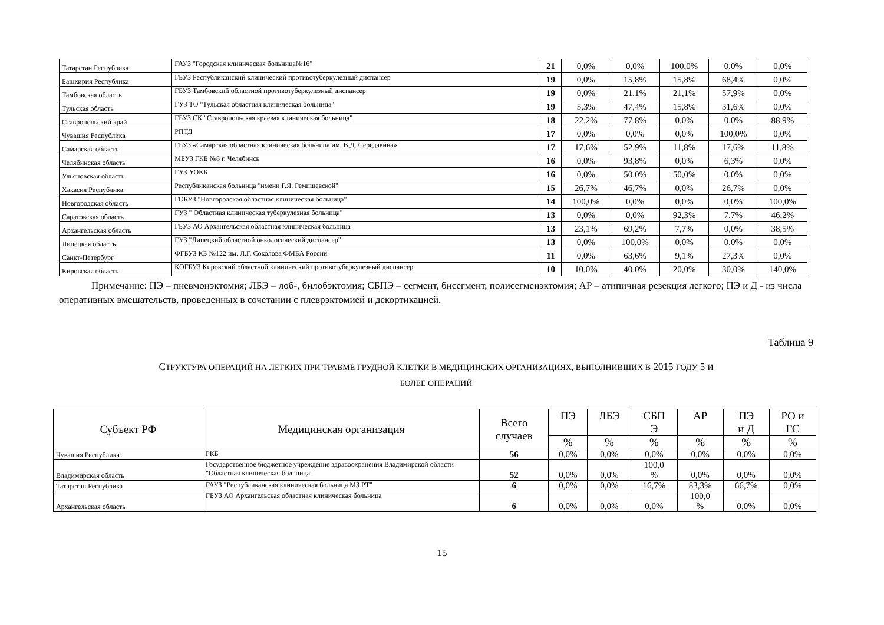| Татарстан Республика | ГАУЗ "Городская клиническая больница№16" | 21 | 0,0% | 0,0% | 100,0% | 0,0% | 0,0% |
| Башкирия Республика | ГБУЗ Республиканский клинический противотуберкулезный диспансер | 19 | 0,0% | 15,8% | 15,8% | 68,4% | 0,0% |
| Тамбовская область | ГБУЗ Тамбовский областной противотуберкулезный диспансер | 19 | 0,0% | 21,1% | 21,1% | 57,9% | 0,0% |
| Тульская область | ГУЗ ТО "Тульская областная клиническая больница" | 19 | 5,3% | 47,4% | 15,8% | 31,6% | 0,0% |
| Ставропольский край | ГБУЗ СК "Ставропольская краевая клиническая больница" | 18 | 22,2% | 77,8% | 0,0% | 0,0% | 88,9% |
| Чувашия Республика | РПТД | 17 | 0,0% | 0,0% | 0,0% | 100,0% | 0,0% |
| Самарская область | ГБУЗ «Самарская областная клиническая больница им. В.Д. Середавина» | 17 | 17,6% | 52,9% | 11,8% | 17,6% | 11,8% |
| Челябинская область | МБУЗ ГКБ №8 г. Челябинск | 16 | 0,0% | 93,8% | 0,0% | 6,3% | 0,0% |
| Ульяновская область | ГУЗ УОКБ | 16 | 0,0% | 50,0% | 50,0% | 0,0% | 0,0% |
| Хакасия Республика | Республиканская больница "имени Г.Я. Ремишевской" | 15 | 26,7% | 46,7% | 0,0% | 26,7% | 0,0% |
| Новгородская область | ГОБУЗ "Новгородская областная клиническая больница" | 14 | 100,0% | 0,0% | 0,0% | 0,0% | 100,0% |
| Саратовская область | ГУЗ " Областная клиническая туберкулезная больница" | 13 | 0,0% | 0,0% | 92,3% | 7,7% | 46,2% |
| Архангельская область | ГБУЗ АО Архангельская областная клиническая больница | 13 | 23,1% | 69,2% | 7,7% | 0,0% | 38,5% |
| Липецкая область | ГУЗ "Липецкий областной онкологический диспансер" | 13 | 0,0% | 100,0% | 0,0% | 0,0% | 0,0% |
| Санкт-Петербург | ФГБУЗ КБ №122 им. Л.Г. Соколова ФМБА России | 11 | 0,0% | 63,6% | 9,1% | 27,3% | 0,0% |
| Кировская область | КОГБУЗ Кировский областной клинический противотуберкулезный диспансер | 10 | 10,0% | 40,0% | 20,0% | 30,0% | 140,0% |
Примечание: ПЭ – пневмонэктомия; ЛБЭ – лоб-, билобэктомия; СБПЭ – сегмент, бисегмент, полисегменэктомия; АР – атипичная резекция легкого; ПЭ и Д - из числа оперативных вмешательств, проведенных в сочетании с плеврэктомией и декортикацией.
Таблица 9
СТРУКТУРА ОПЕРАЦИЙ НА ЛЕГКИХ ПРИ ТРАВМЕ ГРУДНОЙ КЛЕТКИ В МЕДИЦИНСКИХ ОРГАНИЗАЦИЯХ, ВЫПОЛНИВШИХ В 2015 ГОДУ 5 И
БОЛЕЕ ОПЕРАЦИЙ
| Субъект РФ | Медицинская организация | Всего случаев | ПЭ | ЛБЭ | СБП Э | АР | ПЭ и Д | РО и ГС |
| --- | --- | --- | --- | --- | --- | --- | --- | --- |
| | | | % | % | % | % | % | % |
| Чувашия Республика | РКБ | 56 | 0,0% | 0,0% | 0,0% | 0,0% | 0,0% | 0,0% |
| Владимирская область | Государственное бюджетное учреждение здравоохранения Владимирской области "Областная клиническая больница" | 52 | 0,0% | 0,0% | 100,0 % | 0,0% | 0,0% | 0,0% |
| Татарстан Республика | ГАУЗ "Республиканская клиническая больница МЗ РТ" | 6 | 0,0% | 0,0% | 16,7% | 83,3% | 66,7% | 0,0% |
| Архангельская область | ГБУЗ АО Архангельская областная клиническая больница | 6 | 0,0% | 0,0% | 0,0% | 100,0 % | 0,0% | 0,0% |
15